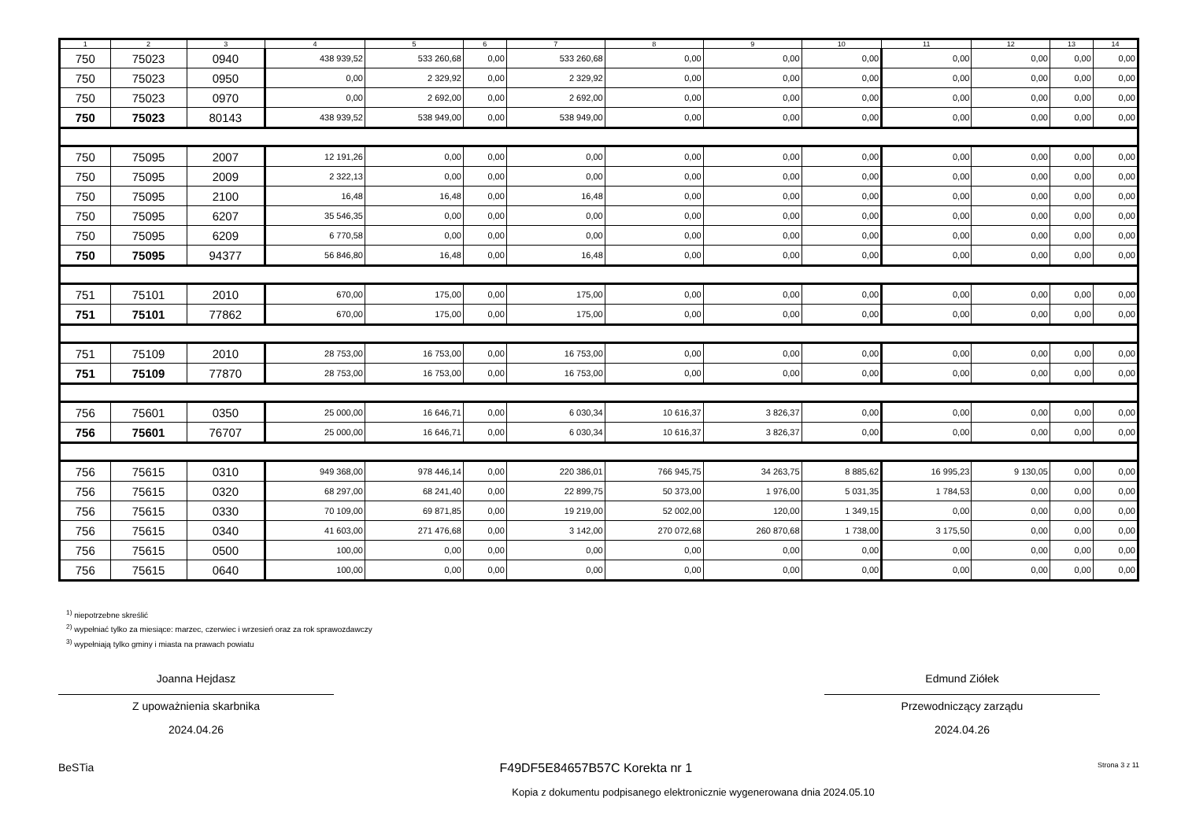| 1 | 2 | 3 | 4 | 5 | 6 | 7 | 8 | 9 | 10 | 11 | 12 | 13 | 14 |
| --- | --- | --- | --- | --- | --- | --- | --- | --- | --- | --- | --- | --- | --- |
| 750 | 75023 | 0940 | 438 939,52 | 533 260,68 | 0,00 | 533 260,68 | 0,00 | 0,00 | 0,00 | 0,00 | 0,00 | 0,00 | 0,00 |
| 750 | 75023 | 0950 | 0,00 | 2 329,92 | 0,00 | 2 329,92 | 0,00 | 0,00 | 0,00 | 0,00 | 0,00 | 0,00 | 0,00 |
| 750 | 75023 | 0970 | 0,00 | 2 692,00 | 0,00 | 2 692,00 | 0,00 | 0,00 | 0,00 | 0,00 | 0,00 | 0,00 | 0,00 |
| 750 | 75023 | 80143 | 438 939,52 | 538 949,00 | 0,00 | 538 949,00 | 0,00 | 0,00 | 0,00 | 0,00 | 0,00 | 0,00 | 0,00 |
| 750 | 75095 | 2007 | 12 191,26 | 0,00 | 0,00 | 0,00 | 0,00 | 0,00 | 0,00 | 0,00 | 0,00 | 0,00 | 0,00 |
| 750 | 75095 | 2009 | 2 322,13 | 0,00 | 0,00 | 0,00 | 0,00 | 0,00 | 0,00 | 0,00 | 0,00 | 0,00 | 0,00 |
| 750 | 75095 | 2100 | 16,48 | 16,48 | 0,00 | 16,48 | 0,00 | 0,00 | 0,00 | 0,00 | 0,00 | 0,00 | 0,00 |
| 750 | 75095 | 6207 | 35 546,35 | 0,00 | 0,00 | 0,00 | 0,00 | 0,00 | 0,00 | 0,00 | 0,00 | 0,00 | 0,00 |
| 750 | 75095 | 6209 | 6 770,58 | 0,00 | 0,00 | 0,00 | 0,00 | 0,00 | 0,00 | 0,00 | 0,00 | 0,00 | 0,00 |
| 750 | 75095 | 94377 | 56 846,80 | 16,48 | 0,00 | 16,48 | 0,00 | 0,00 | 0,00 | 0,00 | 0,00 | 0,00 | 0,00 |
| 751 | 75101 | 2010 | 670,00 | 175,00 | 0,00 | 175,00 | 0,00 | 0,00 | 0,00 | 0,00 | 0,00 | 0,00 | 0,00 |
| 751 | 75101 | 77862 | 670,00 | 175,00 | 0,00 | 175,00 | 0,00 | 0,00 | 0,00 | 0,00 | 0,00 | 0,00 | 0,00 |
| 751 | 75109 | 2010 | 28 753,00 | 16 753,00 | 0,00 | 16 753,00 | 0,00 | 0,00 | 0,00 | 0,00 | 0,00 | 0,00 | 0,00 |
| 751 | 75109 | 77870 | 28 753,00 | 16 753,00 | 0,00 | 16 753,00 | 0,00 | 0,00 | 0,00 | 0,00 | 0,00 | 0,00 | 0,00 |
| 756 | 75601 | 0350 | 25 000,00 | 16 646,71 | 0,00 | 6 030,34 | 10 616,37 | 3 826,37 | 0,00 | 0,00 | 0,00 | 0,00 | 0,00 |
| 756 | 75601 | 76707 | 25 000,00 | 16 646,71 | 0,00 | 6 030,34 | 10 616,37 | 3 826,37 | 0,00 | 0,00 | 0,00 | 0,00 | 0,00 |
| 756 | 75615 | 0310 | 949 368,00 | 978 446,14 | 0,00 | 220 386,01 | 766 945,75 | 34 263,75 | 8 885,62 | 16 995,23 | 9 130,05 | 0,00 | 0,00 |
| 756 | 75615 | 0320 | 68 297,00 | 68 241,40 | 0,00 | 22 899,75 | 50 373,00 | 1 976,00 | 5 031,35 | 1 784,53 | 0,00 | 0,00 | 0,00 |
| 756 | 75615 | 0330 | 70 109,00 | 69 871,85 | 0,00 | 19 219,00 | 52 002,00 | 120,00 | 1 349,15 | 0,00 | 0,00 | 0,00 | 0,00 |
| 756 | 75615 | 0340 | 41 603,00 | 271 476,68 | 0,00 | 3 142,00 | 270 072,68 | 260 870,68 | 1 738,00 | 3 175,50 | 0,00 | 0,00 | 0,00 |
| 756 | 75615 | 0500 | 100,00 | 0,00 | 0,00 | 0,00 | 0,00 | 0,00 | 0,00 | 0,00 | 0,00 | 0,00 | 0,00 |
| 756 | 75615 | 0640 | 100,00 | 0,00 | 0,00 | 0,00 | 0,00 | 0,00 | 0,00 | 0,00 | 0,00 | 0,00 | 0,00 |
<sup>1)</sup> niepotrzebne skreślić
<sup>2)</sup> wypełniać tylko za miesiące: marzec, czerwiec i wrzesień oraz za rok sprawozdawczy
<sup>3)</sup> wypełniają tylko gminy i miasta na prawach powiatu
Joanna Hejdasz
Z upoważnienia skarbnika
2024.04.26
Edmund Ziółek
Przewodniczący zarządu
2024.04.26
BeSTia F49DF5E84657B57C Korekta nr 1 Strona 3 z 11
Kopia z dokumentu podpisanego elektronicznie wygenerowana dnia 2024.05.10